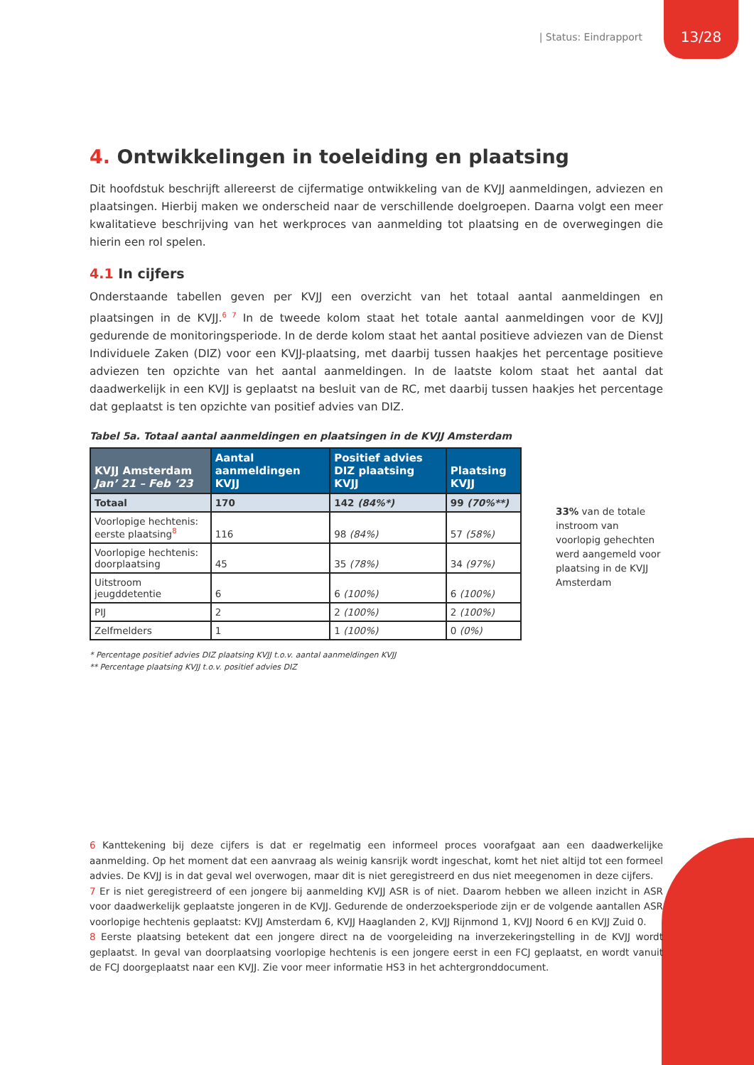| Status: Eindrapport 13/28
4. Ontwikkelingen in toeleiding en plaatsing
Dit hoofdstuk beschrijft allereerst de cijfermatige ontwikkeling van de KVJJ aanmeldingen, adviezen en plaatsingen. Hierbij maken we onderscheid naar de verschillende doelgroepen. Daarna volgt een meer kwalitatieve beschrijving van het werkproces van aanmelding tot plaatsing en de overwegingen die hierin een rol spelen.
4.1 In cijfers
Onderstaande tabellen geven per KVJJ een overzicht van het totaal aantal aanmeldingen en plaatsingen in de KVJJ.<sup>6 7</sup> In de tweede kolom staat het totale aantal aanmeldingen voor de KVJJ gedurende de monitoringsperiode. In de derde kolom staat het aantal positieve adviezen van de Dienst Individuele Zaken (DIZ) voor een KVJJ-plaatsing, met daarbij tussen haakjes het percentage positieve adviezen ten opzichte van het aantal aanmeldingen. In de laatste kolom staat het aantal dat daadwerkelijk in een KVJJ is geplaatst na besluit van de RC, met daarbij tussen haakjes het percentage dat geplaatst is ten opzichte van positief advies van DIZ.
Tabel 5a. Totaal aantal aanmeldingen en plaatsingen in de KVJJ Amsterdam
| KVJJ Amsterdam Jan’ 21 – Feb ‘23 | Aantal aanmeldingen KVJJ | Positief advies DIZ plaatsing KVJJ | Plaatsing KVJJ |
| --- | --- | --- | --- |
| Totaal | 170 | 142 (84%*) | 99 (70%**) |
| Voorlopige hechtenis: eerste plaatsing<sup>8</sup> | 116 | 98 (84%) | 57 (58%) |
| Voorlopige hechtenis: doorplaatsing | 45 | 35 (78%) | 34 (97%) |
| Uitstroom jeugddetentie | 6 | 6 (100%) | 6 (100%) |
| PIJ | 2 | 2 (100%) | 2 (100%) |
| Zelfmelders | 1 | 1 (100%) | 0 (0%) |
* Percentage positief advies DIZ plaatsing KVJJ t.o.v. aantal aanmeldingen KVJJ
** Percentage plaatsing KVJJ t.o.v. positief advies DIZ
33% van de totale instroom van voorlopig gehechten werd aangemeld voor plaatsing in de KVJJ Amsterdam
6 Kanttekening bij deze cijfers is dat er regelmatig een informeel proces voorafgaat aan een daadwerkelijke aanmelding. Op het moment dat een aanvraag als weinig kansrijk wordt ingeschat, komt het niet altijd tot een formeel advies. De KVJJ is in dat geval wel overwogen, maar dit is niet geregistreerd en dus niet meegenomen in deze cijfers.
7 Er is niet geregistreerd of een jongere bij aanmelding KVJJ ASR is of niet. Daarom hebben we alleen inzicht in ASR voor daadwerkelijk geplaatste jongeren in de KVJJ. Gedurende de onderzoeksperiode zijn er de volgende aantallen ASR voorlopige hechtenis geplaatst: KVJJ Amsterdam 6, KVJJ Haaglanden 2, KVJJ Rijnmond 1, KVJJ Noord 6 en KVJJ Zuid 0.
8 Eerste plaatsing betekent dat een jongere direct na de voorgeleiding na inverzekeringstelling in de KVJJ wordt geplaatst. In geval van doorplaatsing voorlopige hechtenis is een jongere eerst in een FCJ geplaatst, en wordt vanuit de FCJ doorgeplaatst naar een KVJJ. Zie voor meer informatie HS3 in het achtergronddocument.